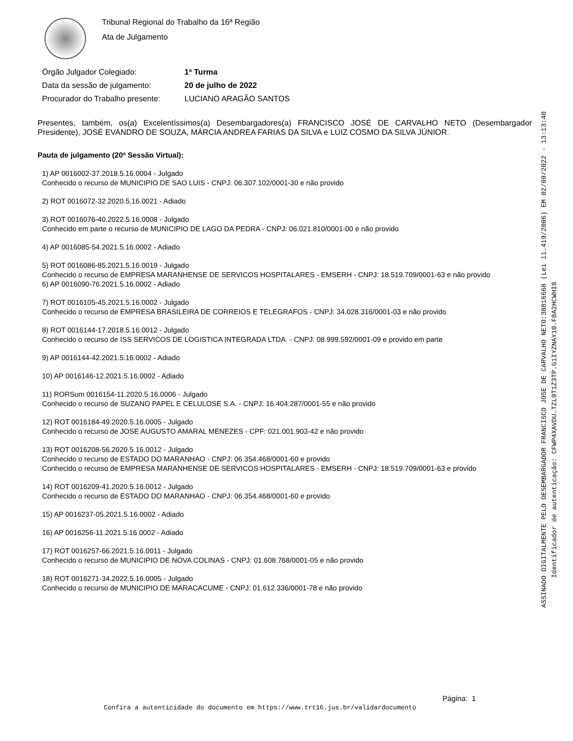Tribunal Regional do Trabalho da 16ª Região
Ata de Julgamento
Órgão Julgador Colegiado: 1ª Turma
Data da sessão de julgamento: 20 de julho de 2022
Procurador do Trabalho presente: LUCIANO ARAGÃO SANTOS
Presentes, também, os(a) Excelentíssimos(a) Desembargadores(a) FRANCISCO JOSÉ DE CARVALHO NETO (Desembargador Presidente), JOSÉ EVANDRO DE SOUZA, MÁRCIA ANDREA FARIAS DA SILVA e LUIZ COSMO DA SILVA JÚNIOR.
Pauta de julgamento (20ª Sessão Virtual):
1) AP 0016002-37.2018.5.16.0004 - Julgado
Conhecido o recurso de MUNICIPIO DE SAO LUIS - CNPJ: 06.307.102/0001-30 e não provido
2) ROT 0016072-32.2020.5.16.0021 - Adiado
3) ROT 0016076-40.2022.5.16.0008 - Julgado
Conhecido em parte o recurso de MUNICIPIO DE LAGO DA PEDRA - CNPJ: 06.021.810/0001-00 e não provido
4) AP 0016085-54.2021.5.16.0002 - Adiado
5) ROT 0016086-85.2021.5.16.0019 - Julgado
Conhecido o recurso de EMPRESA MARANHENSE DE SERVICOS HOSPITALARES - EMSERH - CNPJ: 18.519.709/0001-63 e não provido
6) AP 0016090-76.2021.5.16.0002 - Adiado
7) ROT 0016105-45.2021.5.16.0002 - Julgado
Conhecido o recurso de EMPRESA BRASILEIRA DE CORREIOS E TELEGRAFOS - CNPJ: 34.028.316/0001-03 e não provido
8) ROT 0016144-17.2018.5.16.0012 - Julgado
Conhecido o recurso de ISS SERVICOS DE LOGISTICA INTEGRADA LTDA. - CNPJ: 08.999.592/0001-09 e provido em parte
9) AP 0016144-42.2021.5.16.0002 - Adiado
10) AP 0016146-12.2021.5.16.0002 - Adiado
11) RORSum 0016154-11.2020.5.16.0006 - Julgado
Conhecido o recurso de SUZANO PAPEL E CELULOSE S.A. - CNPJ: 16.404.287/0001-55 e não provido
12) ROT 0016184-49.2020.5.16.0005 - Julgado
Conhecido o recurso de JOSE AUGUSTO AMARAL MENEZES - CPF: 021.001.903-42 e não provido
13) ROT 0016208-56.2020.5.16.0012 - Julgado
Conhecido o recurso de ESTADO DO MARANHAO - CNPJ: 06.354.468/0001-60 e provido
Conhecido o recurso de EMPRESA MARANHENSE DE SERVICOS HOSPITALARES - EMSERH - CNPJ: 18.519.709/0001-63 e provido
14) ROT 0016209-41.2020.5.16.0012 - Julgado
Conhecido o recurso de ESTADO DO MARANHAO - CNPJ: 06.354.468/0001-60 e provido
15) AP 0016237-05.2021.5.16.0002 - Adiado
16) AP 0016256-11.2021.5.16.0002 - Adiado
17) ROT 0016257-66.2021.5.16.0011 - Julgado
Conhecido o recurso de MUNICIPIO DE NOVA COLINAS - CNPJ: 01.608.768/0001-05 e não provido
18) ROT 0016271-34.2022.5.16.0005 - Julgado
Conhecido o recurso de MUNICIPIO DE MARACACUME - CNPJ: 01.612.336/0001-78 e não provido
ASSINADO DIGITALMENTE PELO DESEMBARGADOR FRANCISCO JOSE DE CARVALHO NETO:30816668 (Lei 11.419/2006) EM 02/09/2022 - 13:13:40
Identificador de autenticação: CFWP4XAVDU.TZL9T1Z3TP.G1IYZNAY10.F8A2HCWHI8
Página: 1
Confira a autenticidade do documento em https://www.trt16.jus.br/validardocumento